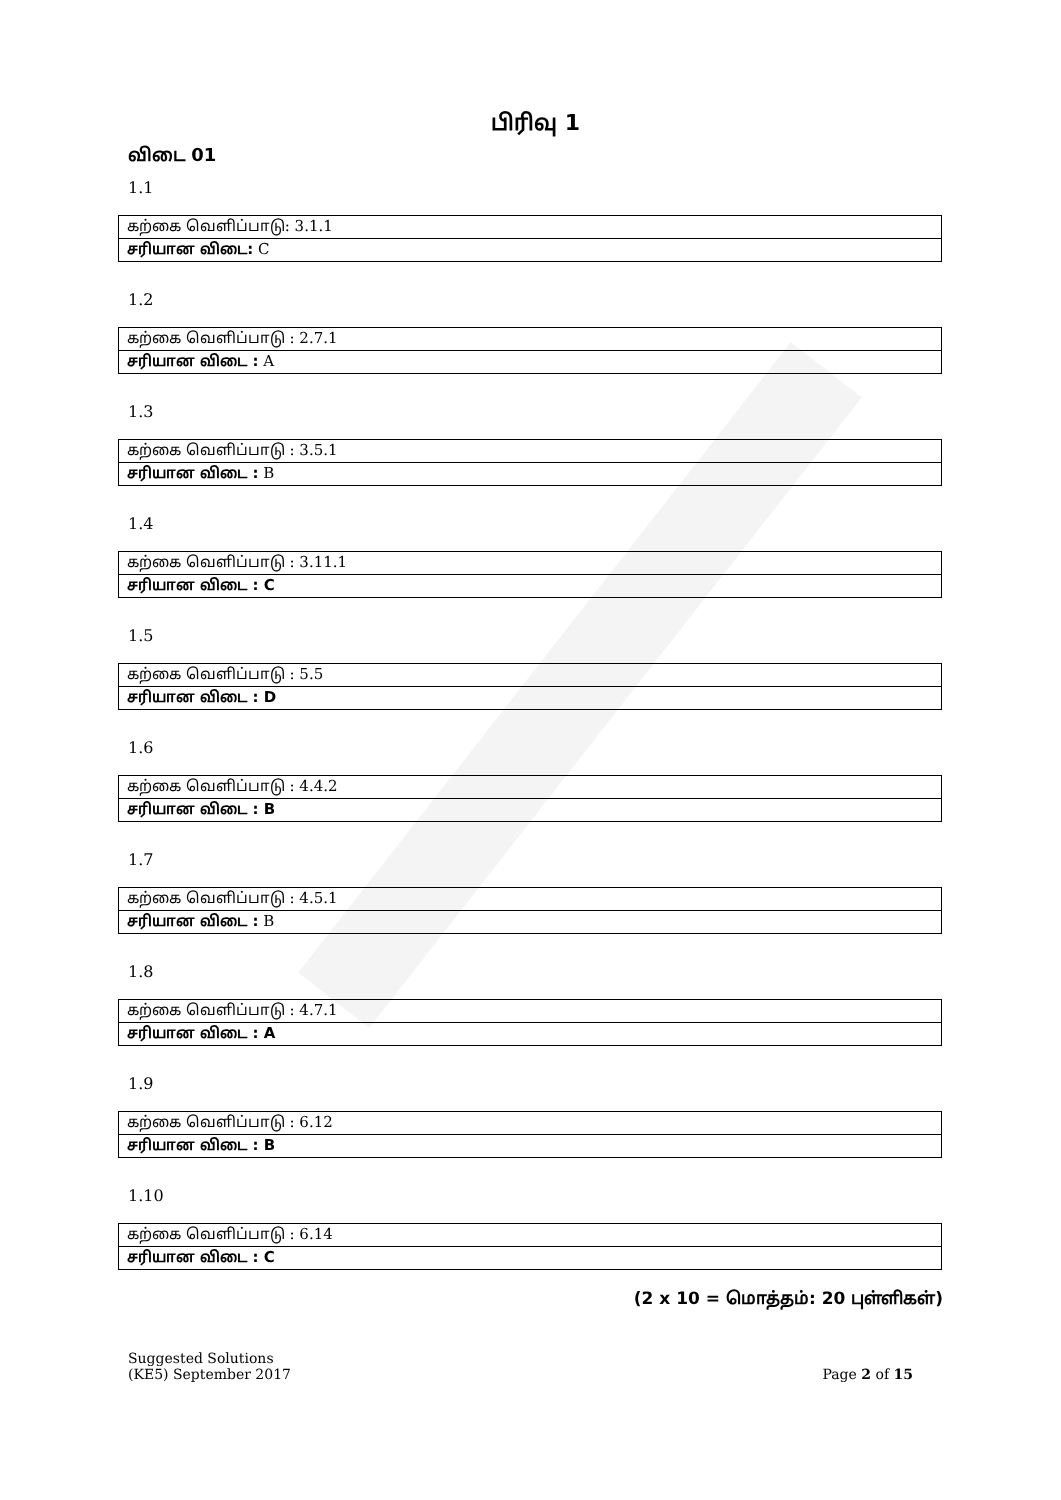பிரிவு 1
விடை 01
1.1
| கற்கை வெளிப்பாடு: 3.1.1 |
| சரியான விடை: C |
1.2
| கற்கை வெளிப்பாடு : 2.7.1 |
| சரியான விடை : A |
1.3
| கற்கை வெளிப்பாடு : 3.5.1 |
| சரியான விடை : B |
1.4
| கற்கை வெளிப்பாடு : 3.11.1 |
| சரியான விடை : C |
1.5
| கற்கை வெளிப்பாடு : 5.5 |
| சரியான விடை : D |
1.6
| கற்கை வெளிப்பாடு : 4.4.2 |
| சரியான விடை : B |
1.7
| கற்கை வெளிப்பாடு : 4.5.1 |
| சரியான விடை : B |
1.8
| கற்கை வெளிப்பாடு : 4.7.1 |
| சரியான விடை : A |
1.9
| கற்கை வெளிப்பாடு : 6.12 |
| சரியான விடை : B |
1.10
| கற்கை வெளிப்பாடு : 6.14 |
| சரியான விடை : C |
(2 x 10 = மொத்தம்: 20 புள்ளிகள்)
Suggested Solutions
(KE5) September 2017
Page 2 of 15